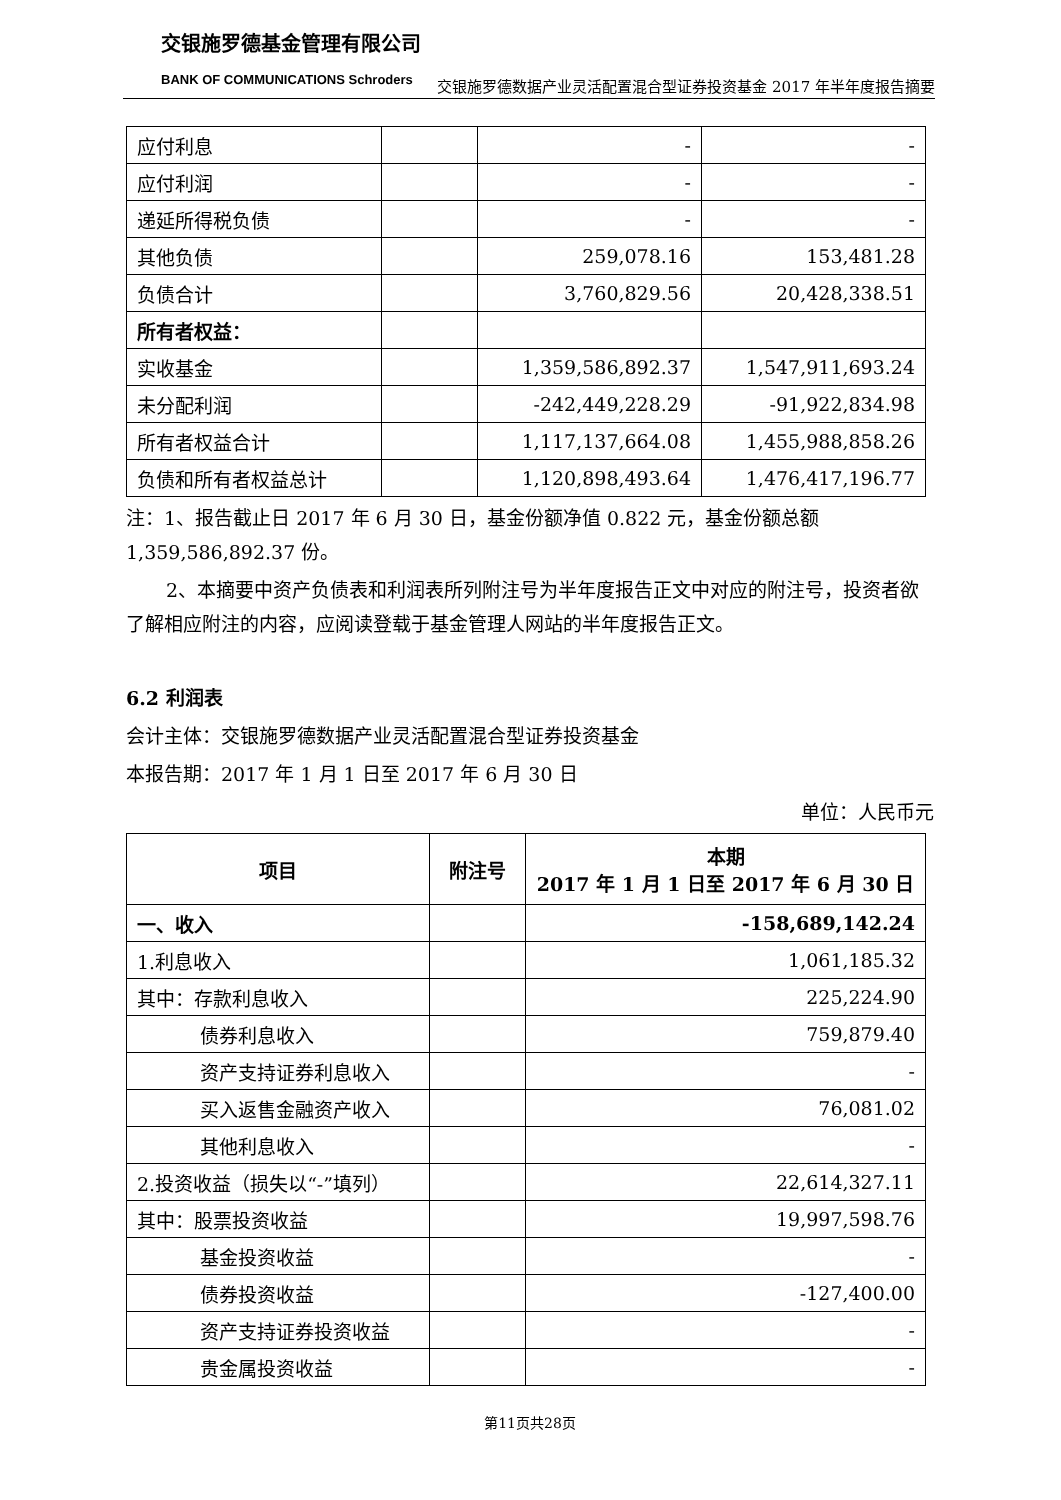交银施罗德基金管理有限公司
BANK OF COMMUNICATIONS Schroders
交银施罗德数据产业灵活配置混合型证券投资基金 2017 年半年度报告摘要
| 应付利息 | | - | - |
| 应付利润 | | - | - |
| 递延所得税负债 | | - | - |
| 其他负债 | | 259,078.16 | 153,481.28 |
| 负债合计 | | 3,760,829.56 | 20,428,338.51 |
| 所有者权益： | | | |
| 实收基金 | | 1,359,586,892.37 | 1,547,911,693.24 |
| 未分配利润 | | -242,449,228.29 | -91,922,834.98 |
| 所有者权益合计 | | 1,117,137,664.08 | 1,455,988,858.26 |
| 负债和所有者权益总计 | | 1,120,898,493.64 | 1,476,417,196.77 |
注：1、报告截止日 2017 年 6 月 30 日，基金份额净值 0.822 元，基金份额总额 1,359,586,892.37 份。
2、本摘要中资产负债表和利润表所列附注号为半年度报告正文中对应的附注号，投资者欲了解相应附注的内容，应阅读登载于基金管理人网站的半年度报告正文。
6.2 利润表
会计主体：交银施罗德数据产业灵活配置混合型证券投资基金
本报告期：2017 年 1 月 1 日至 2017 年 6 月 30 日
单位：人民币元
| 项目 | 附注号 | 本期 2017 年 1 月 1 日至 2017 年 6 月 30 日 |
| --- | --- | --- |
| 一、收入 | | -158,689,142.24 |
| 1.利息收入 | | 1,061,185.32 |
| 其中：存款利息收入 | | 225,224.90 |
| 债券利息收入 | | 759,879.40 |
| 资产支持证券利息收入 | | - |
| 买入返售金融资产收入 | | 76,081.02 |
| 其他利息收入 | | - |
| 2.投资收益（损失以“-”填列） | | 22,614,327.11 |
| 其中：股票投资收益 | | 19,997,598.76 |
| 基金投资收益 | | - |
| 债券投资收益 | | -127,400.00 |
| 资产支持证券投资收益 | | - |
| 贵金属投资收益 | | - |
第11页共28页